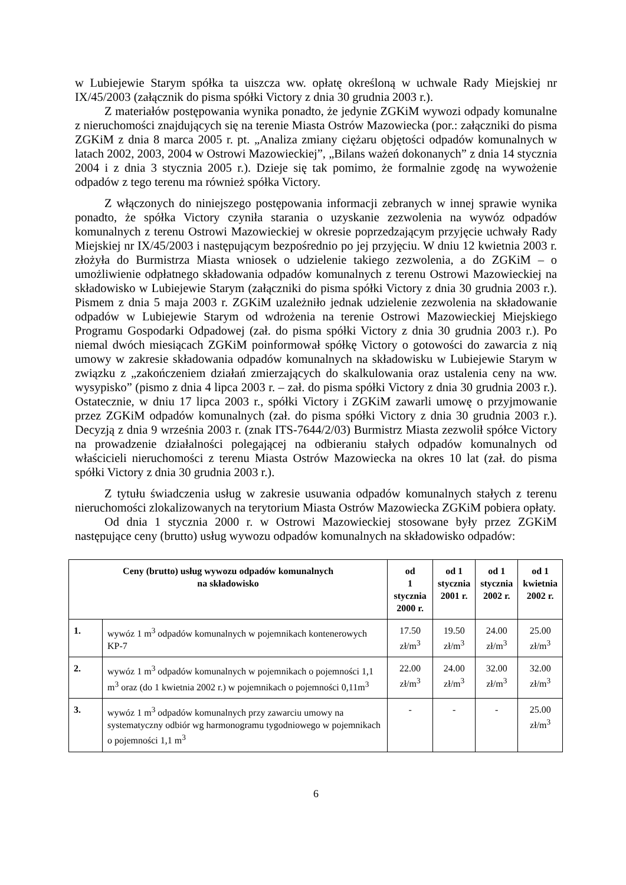w Lubiejewie Starym spółka ta uiszcza ww. opłatę określoną w uchwale Rady Miejskiej nr IX/45/2003 (załącznik do pisma spółki Victory z dnia 30 grudnia 2003 r.).
Z materiałów postępowania wynika ponadto, że jedynie ZGKiM wywozi odpady komunalne z nieruchomości znajdujących się na terenie Miasta Ostrów Mazowiecka (por.: załączniki do pisma ZGKiM z dnia 8 marca 2005 r. pt. „Analiza zmiany ciężaru objętości odpadów komunalnych w latach 2002, 2003, 2004 w Ostrowi Mazowieckiej”, „Bilans ważeń dokonanych” z dnia 14 stycznia 2004 i z dnia 3 stycznia 2005 r.). Dzieje się tak pomimo, że formalnie zgodę na wywożenie odpadów z tego terenu ma również spółka Victory.
Z włączonych do niniejszego postępowania informacji zebranych w innej sprawie wynika ponadto, że spółka Victory czyniła starania o uzyskanie zezwolenia na wywóz odpadów komunalnych z terenu Ostrowi Mazowieckiej w okresie poprzedzającym przyjęcie uchwały Rady Miejskiej nr IX/45/2003 i następującym bezpośrednio po jej przyjęciu. W dniu 12 kwietnia 2003 r. złożyła do Burmistrza Miasta wniosek o udzielenie takiego zezwolenia, a do ZGKiM – o umożliwienie odpłatnego składowania odpadów komunalnych z terenu Ostrowi Mazowieckiej na składowisko w Lubiejewie Starym (załączniki do pisma spółki Victory z dnia 30 grudnia 2003 r.). Pismem z dnia 5 maja 2003 r. ZGKiM uzależniło jednak udzielenie zezwolenia na składowanie odpadów w Lubiejewie Starym od wdrożenia na terenie Ostrowi Mazowieckiej Miejskiego Programu Gospodarki Odpadowej (zał. do pisma spółki Victory z dnia 30 grudnia 2003 r.). Po niemal dwóch miesiącach ZGKiM poinformował spółkę Victory o gotowości do zawarcia z nią umowy w zakresie składowania odpadów komunalnych na składowisku w Lubiejewie Starym w związku z „zakończeniem działań zmierzających do skalkulowania oraz ustalenia ceny na ww. wysypisko” (pismo z dnia 4 lipca 2003 r. – zał. do pisma spółki Victory z dnia 30 grudnia 2003 r.). Ostatecznie, w dniu 17 lipca 2003 r., spółki Victory i ZGKiM zawarli umowę o przyjmowanie przez ZGKiM odpadów komunalnych (zał. do pisma spółki Victory z dnia 30 grudnia 2003 r.). Decyzją z dnia 9 września 2003 r. (znak ITS-7644/2/03) Burmistrz Miasta zezwolił spółce Victory na prowadzenie działalności polegającej na odbieraniu stałych odpadów komunalnych od właścicieli nieruchomości z terenu Miasta Ostrów Mazowiecka na okres 10 lat (zał. do pisma spółki Victory z dnia 30 grudnia 2003 r.).
Z tytułu świadczenia usług w zakresie usuwania odpadów komunalnych stałych z terenu nieruchomości zlokalizowanych na terytorium Miasta Ostrów Mazowiecka ZGKiM pobiera opłaty.
Od dnia 1 stycznia 2000 r. w Ostrowi Mazowieckiej stosowane były przez ZGKiM następujące ceny (brutto) usług wywozu odpadów komunalnych na składowisko odpadów:
| Ceny (brutto) usług wywozu odpadów komunalnych na składowisko | | od 1 stycznia 2000 r. | od 1 stycznia 2001 r. | od 1 stycznia 2002 r. | od 1 kwietnia 2002 r. |
| --- | --- | --- | --- | --- | --- |
| 1. | wywóz 1 m<sup>3</sup> odpadów komunalnych w pojemnikach kontenerowych KP-7 | 17.50 zł/m<sup>3</sup> | 19.50 zł/m<sup>3</sup> | 24.00 zł/m<sup>3</sup> | 25.00 zł/m<sup>3</sup> |
| 2. | wywóz 1 m<sup>3</sup> odpadów komunalnych w pojemnikach o pojemności 1,1 m<sup>3</sup> oraz (do 1 kwietnia 2002 r.) w pojemnikach o pojemności 0,11m<sup>3</sup> | 22.00 zł/m<sup>3</sup> | 24.00 zł/m<sup>3</sup> | 32.00 zł/m<sup>3</sup> | 32.00 zł/m<sup>3</sup> |
| 3. | wywóz 1 m<sup>3</sup> odpadów komunalnych przy zawarciu umowy na systematyczny odbiór wg harmonogramu tygodniowego w pojemnikach o pojemności 1,1 m<sup>3</sup> | - | - | - | 25.00 zł/m<sup>3</sup> |
6